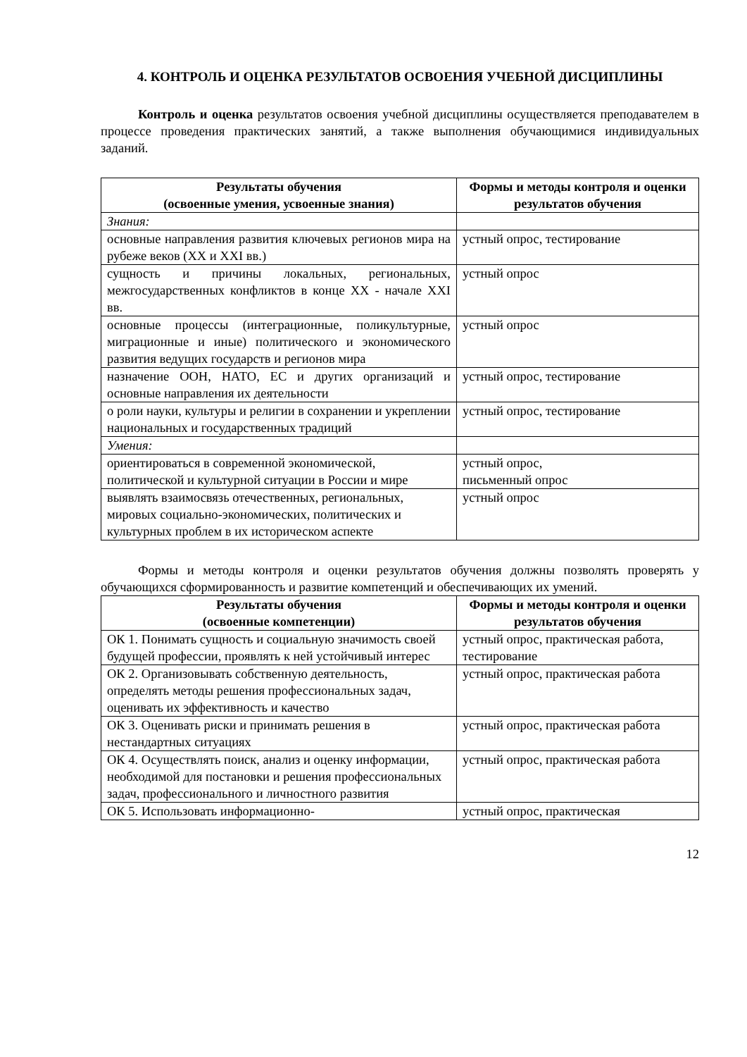4. КОНТРОЛЬ И ОЦЕНКА РЕЗУЛЬТАТОВ ОСВОЕНИЯ УЧЕБНОЙ ДИСЦИПЛИНЫ
Контроль и оценка результатов освоения учебной дисциплины осуществляется преподавателем в процессе проведения практических занятий, а также выполнения обучающимися индивидуальных заданий.
| Результаты обучения (освоенные умения, усвоенные знания) | Формы и методы контроля и оценки результатов обучения |
| --- | --- |
| Знания: | |
| основные направления развития ключевых регионов мира на рубеже веков (XX и XXI вв.) | устный опрос, тестирование |
| сущность и причины локальных, региональных, межгосударственных конфликтов в конце XX - начале XXI вв. | устный опрос |
| основные процессы (интеграционные, поликультурные, миграционные и иные) политического и экономического развития ведущих государств и регионов мира | устный опрос |
| назначение ООН, НАТО, ЕС и других организаций и основные направления их деятельности | устный опрос, тестирование |
| о роли науки, культуры и религии в сохранении и укреплении национальных и государственных традиций | устный опрос, тестирование |
| Умения: | |
| ориентироваться в современной экономической, политической и культурной ситуации в России и мире | устный опрос, письменный опрос |
| выявлять взаимосвязь отечественных, региональных, мировых социально-экономических, политических и культурных проблем в их историческом аспекте | устный опрос |
Формы и методы контроля и оценки результатов обучения должны позволять проверять у обучающихся сформированность и развитие компетенций и обеспечивающих их умений.
| Результаты обучения (освоенные компетенции) | Формы и методы контроля и оценки результатов обучения |
| --- | --- |
| ОК 1. Понимать сущность и социальную значимость своей будущей профессии, проявлять к ней устойчивый интерес | устный опрос, практическая работа, тестирование |
| ОК 2. Организовывать собственную деятельность, определять методы решения профессиональных задач, оценивать их эффективность и качество | устный опрос, практическая работа |
| ОК 3. Оценивать риски и принимать решения в нестандартных ситуациях | устный опрос, практическая работа |
| ОК 4. Осуществлять поиск, анализ и оценку информации, необходимой для постановки и решения профессиональных задач, профессионального и личностного развития | устный опрос, практическая работа |
| ОК 5. Использовать информационно- | устный опрос, практическая |
12